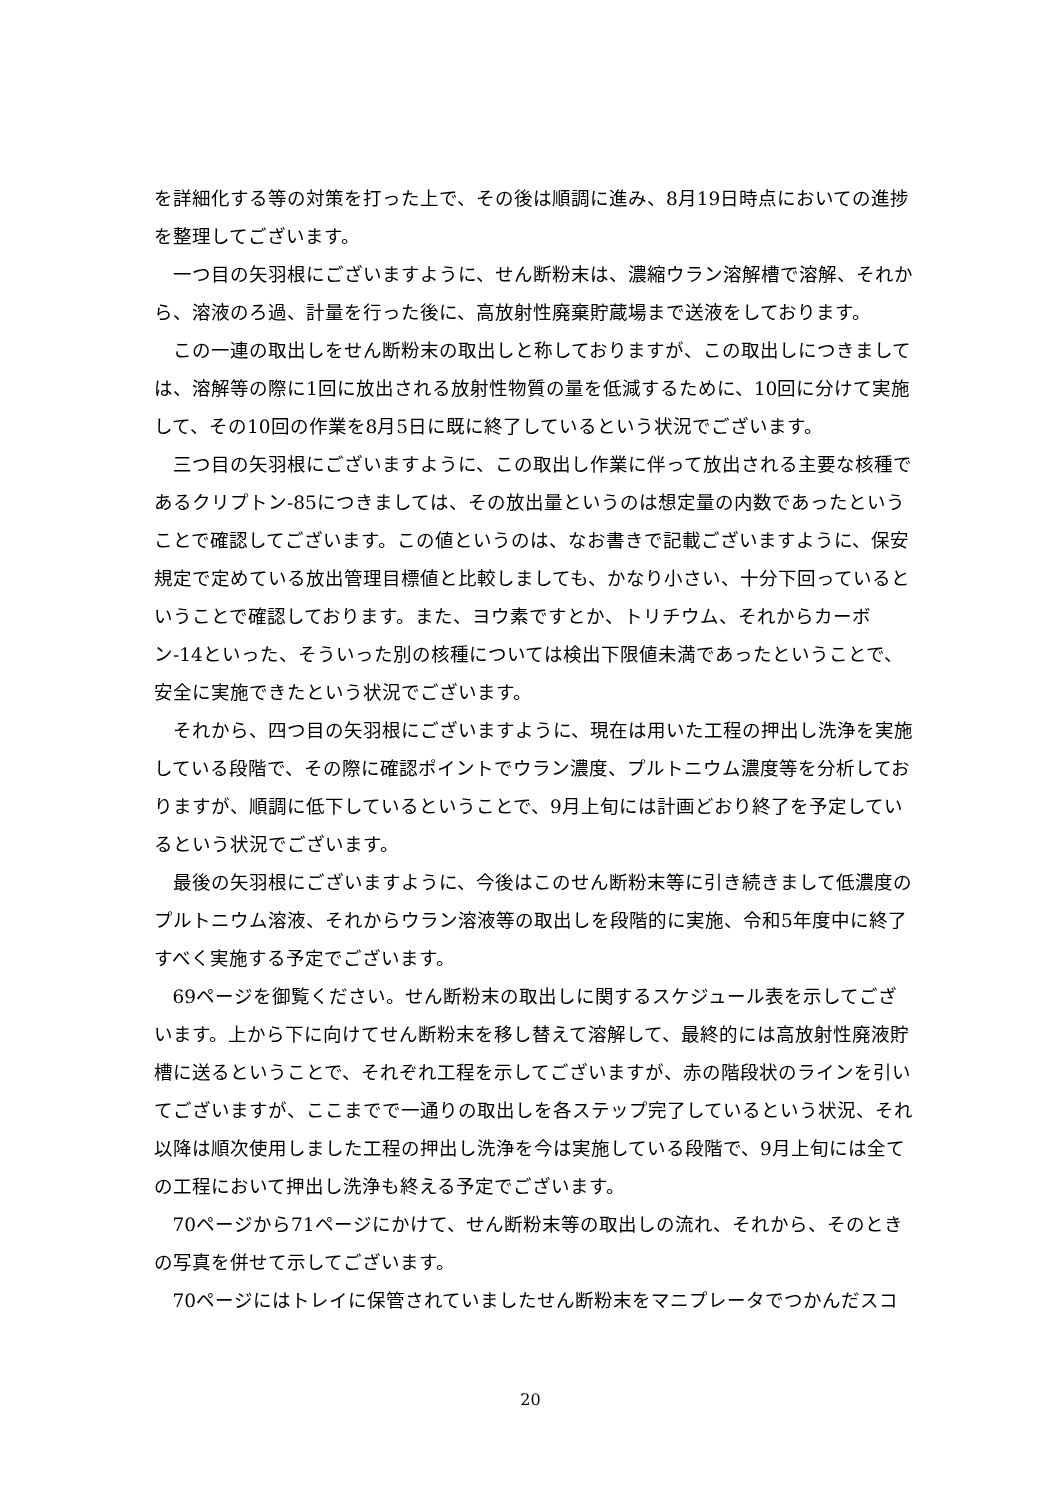を詳細化する等の対策を打った上で、その後は順調に進み、8月19日時点においての進捗を整理してございます。
一つ目の矢羽根にございますように、せん断粉末は、濃縮ウラン溶解槽で溶解、それから、溶液のろ過、計量を行った後に、高放射性廃棄貯蔵場まで送液をしております。
この一連の取出しをせん断粉末の取出しと称しておりますが、この取出しにつきましては、溶解等の際に1回に放出される放射性物質の量を低減するために、10回に分けて実施して、その10回の作業を8月5日に既に終了しているという状況でございます。
三つ目の矢羽根にございますように、この取出し作業に伴って放出される主要な核種であるクリプトン-85につきましては、その放出量というのは想定量の内数であったということで確認してございます。この値というのは、なお書きで記載ございますように、保安規定で定めている放出管理目標値と比較しましても、かなり小さい、十分下回っているということで確認しております。また、ヨウ素ですとか、トリチウム、それからカーボン-14といった、そういった別の核種については検出下限値未満であったということで、安全に実施できたという状況でございます。
それから、四つ目の矢羽根にございますように、現在は用いた工程の押出し洗浄を実施している段階で、その際に確認ポイントでウラン濃度、プルトニウム濃度等を分析しておりますが、順調に低下しているということで、9月上旬には計画どおり終了を予定しているという状況でございます。
最後の矢羽根にございますように、今後はこのせん断粉末等に引き続きまして低濃度のプルトニウム溶液、それからウラン溶液等の取出しを段階的に実施、令和5年度中に終了すべく実施する予定でございます。
69ページを御覧ください。せん断粉末の取出しに関するスケジュール表を示してございます。上から下に向けてせん断粉末を移し替えて溶解して、最終的には高放射性廃液貯槽に送るということで、それぞれ工程を示してございますが、赤の階段状のラインを引いてございますが、ここまでで一通りの取出しを各ステップ完了しているという状況、それ以降は順次使用しました工程の押出し洗浄を今は実施している段階で、9月上旬には全ての工程において押出し洗浄も終える予定でございます。
70ページから71ページにかけて、せん断粉末等の取出しの流れ、それから、そのときの写真を併せて示してございます。
70ページにはトレイに保管されていましたせん断粉末をマニプレータでつかんだスコ
20